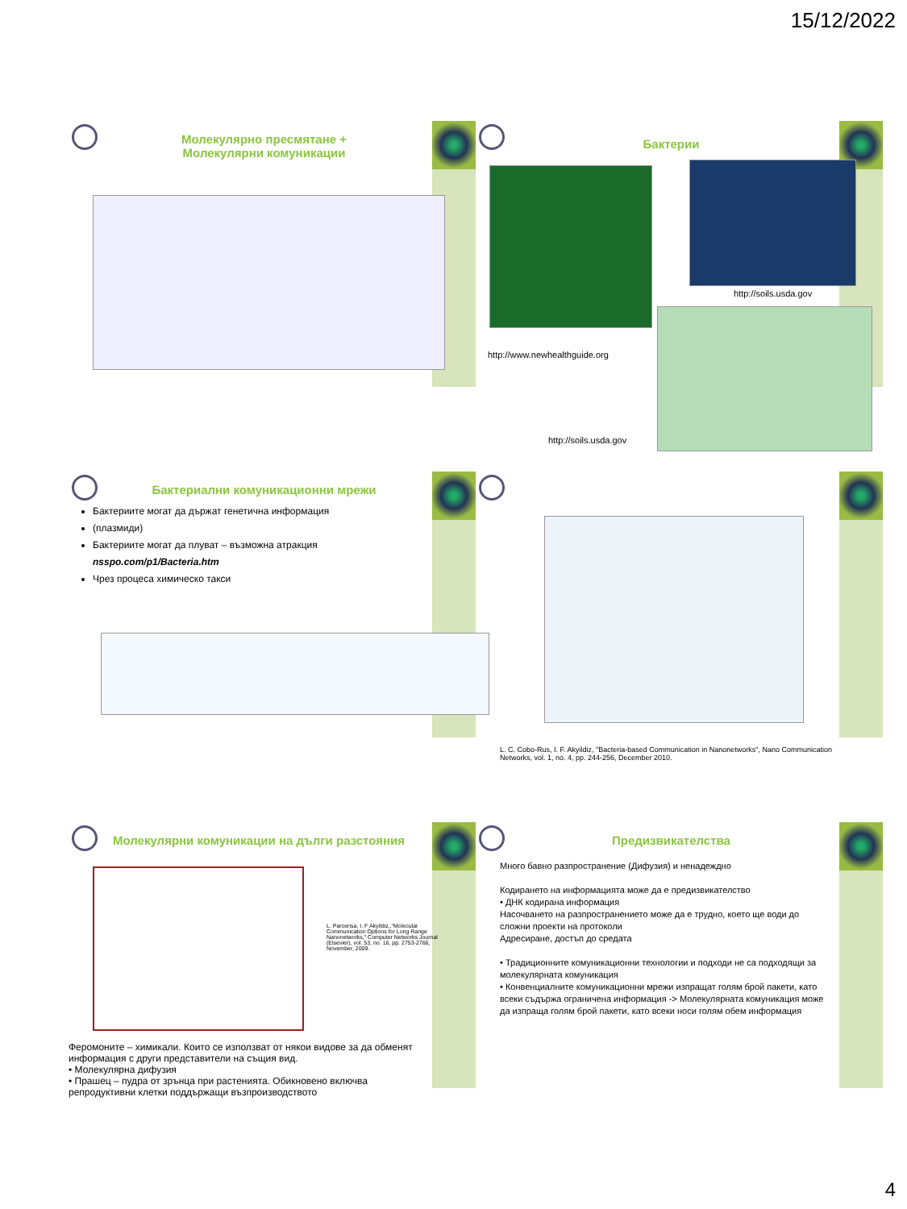15/12/2022
Молекулярно пресмятане +
Молекулярни комуникации
Бактерии
http://soils.usda.gov
http://www.newhealthguide.org
http://soils.usda.gov
Бактериални комуникационни мрежи
Бактериите могат да държат генетична информация
(плазмиди)
Бактериите могат да плуват – възможна атракция
nsspo.com/p1/Bacteria.htm
Чрез процеса химическо такси
L. C. Cobo-Rus, I. F. Akyildiz, "Bacteria-based Communication in Nanonetworks", Nano Communication Networks, vol. 1, no. 4, pp. 244-256, December 2010.
Молекулярни комуникации на дълги разстояния
L. Parcerisa, I. F Akyildiz,,"Molecular Communication Options for Long Range Nanonetworks," Computer Networks Journal (Elsevier), vol. 53, no. 16, pp. 2753-2766, November, 2009.
Феромоните – химикали. Които се използват от някои видове за да обменят информация с други представители на същия вид.
• Молекулярна дифузия
• Прашец – пудра от зрънца при растенията. Обикновено включва репродуктивни клетки поддържащи възпроизводството
Предизвикателства
Много бавно разпространение (Дифузия) и ненадеждно
Кодирането на информацията може да е предизвикателство
• ДНК кодирана информация
Насочването на разпространението може да е трудно, което ще води до сложни проекти на протоколи
Адресиране, достъп до средата
• Традиционните комуникационни технологии и подходи не са подходящи за молекулярната комуникация
• Конвенциалните комуникационни мрежи изпращат голям брой пакети, като всеки съдържа ограничена информация -> Молекулярната комуникация може да изпраща голям брой пакети, като всеки носи голям обем информация
4